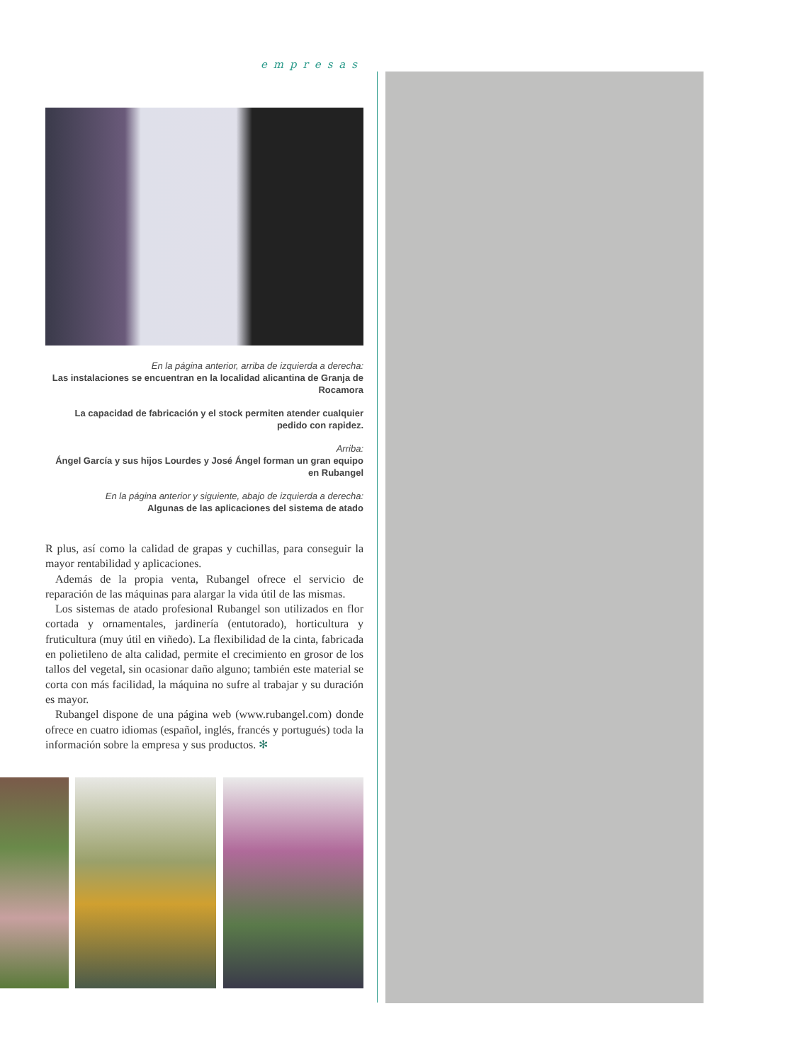empresas
En la página anterior, arriba de izquierda a derecha:
Las instalaciones se encuentran en la localidad alicantina de Granja de Rocamora
La capacidad de fabricación y el stock permiten atender cualquier pedido con rapidez.
Arriba:
Ángel García y sus hijos Lourdes y José Ángel forman un gran equipo en Rubangel
En la página anterior y siguiente, abajo de izquierda a derecha:
Algunas de las aplicaciones del sistema de atado
R plus, así como la calidad de grapas y cuchillas, para conseguir la mayor rentabilidad y aplicaciones.
Además de la propia venta, Rubangel ofrece el servicio de reparación de las máquinas para alargar la vida útil de las mismas.
Los sistemas de atado profesional Rubangel son utilizados en flor cortada y ornamentales, jardinería (entutorado), horticultura y fruticultura (muy útil en viñedo). La flexibilidad de la cinta, fabricada en polietileno de alta calidad, permite el crecimiento en grosor de los tallos del vegetal, sin ocasionar daño alguno; también este material se corta con más facilidad, la máquina no sufre al trabajar y su duración es mayor.
Rubangel dispone de una página web (www.rubangel.com) donde ofrece en cuatro idiomas (español, inglés, francés y portugués) toda la información sobre la empresa y sus productos. ✻